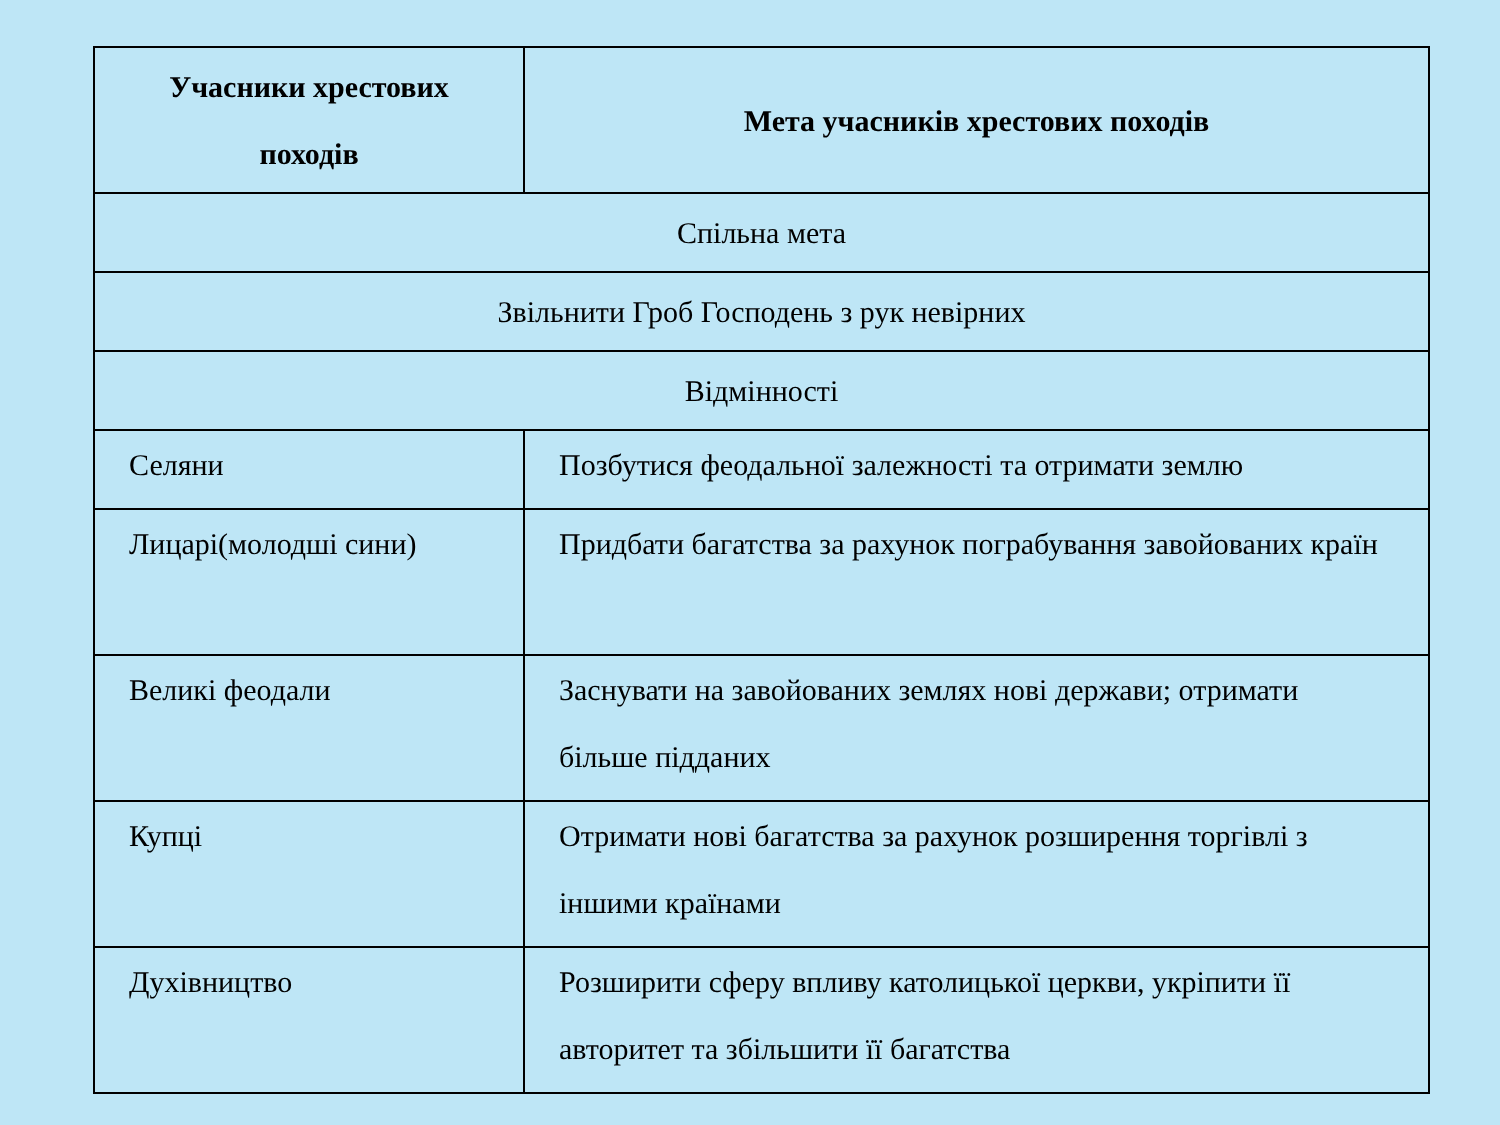| Учасники хрестових походів | Мета учасників хрестових походів |
| --- | --- |
| Спільна мета | |
| Звільнити Гроб Господень з рук невірних | |
| Відмінності | |
| Селяни | Позбутися феодальної залежності та отримати землю |
| Лицарі(молодші сини) | Придбати багатства за рахунок пограбування завойованих країн |
| Великі феодали | Заснувати на завойованих землях нові держави; отримати більше підданих |
| Купці | Отримати нові багатства за рахунок розширення торгівлі з іншими країнами |
| Духівництво | Розширити сферу впливу католицької церкви, укріпити її авторитет та збільшити її багатства |